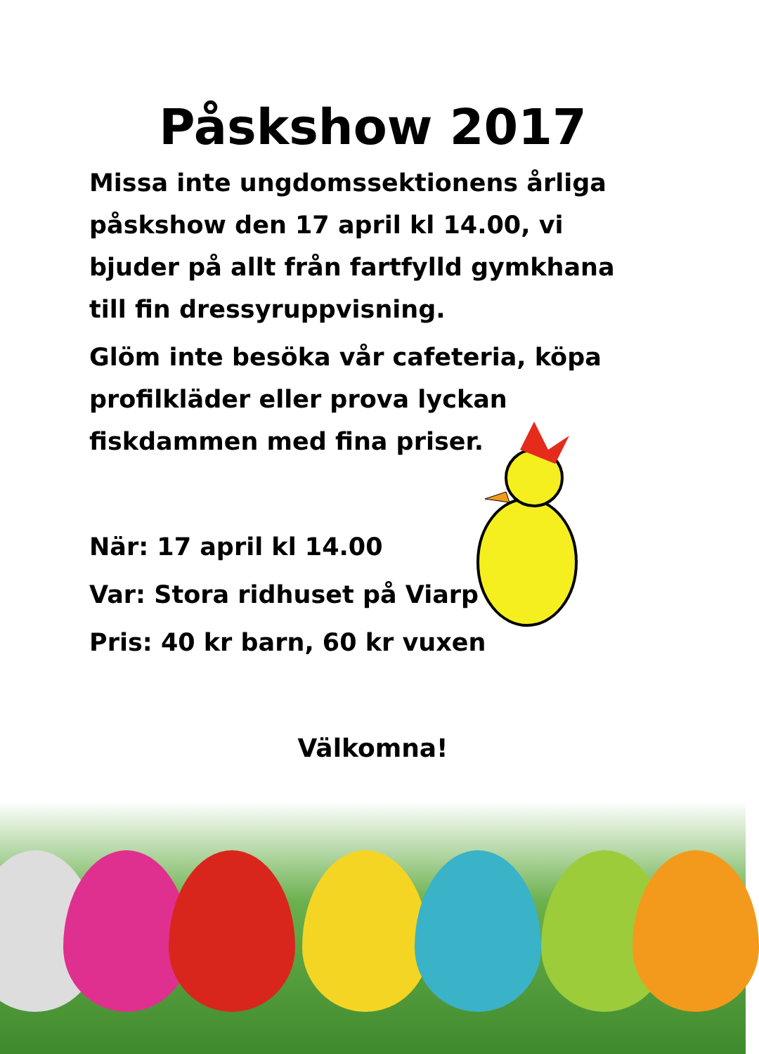Påskshow 2017
Missa inte ungdomssektionens årliga påskshow den 17 april kl 14.00, vi bjuder på allt från fartfylld gymkhana till fin dressyruppvisning.
Glöm inte besöka vår cafeteria, köpa profilkläder eller prova lyckan fiskdammen med fina priser.
När: 17 april kl 14.00
Var: Stora ridhuset på Viarp
Pris: 40 kr barn, 60 kr vuxen
Välkomna!